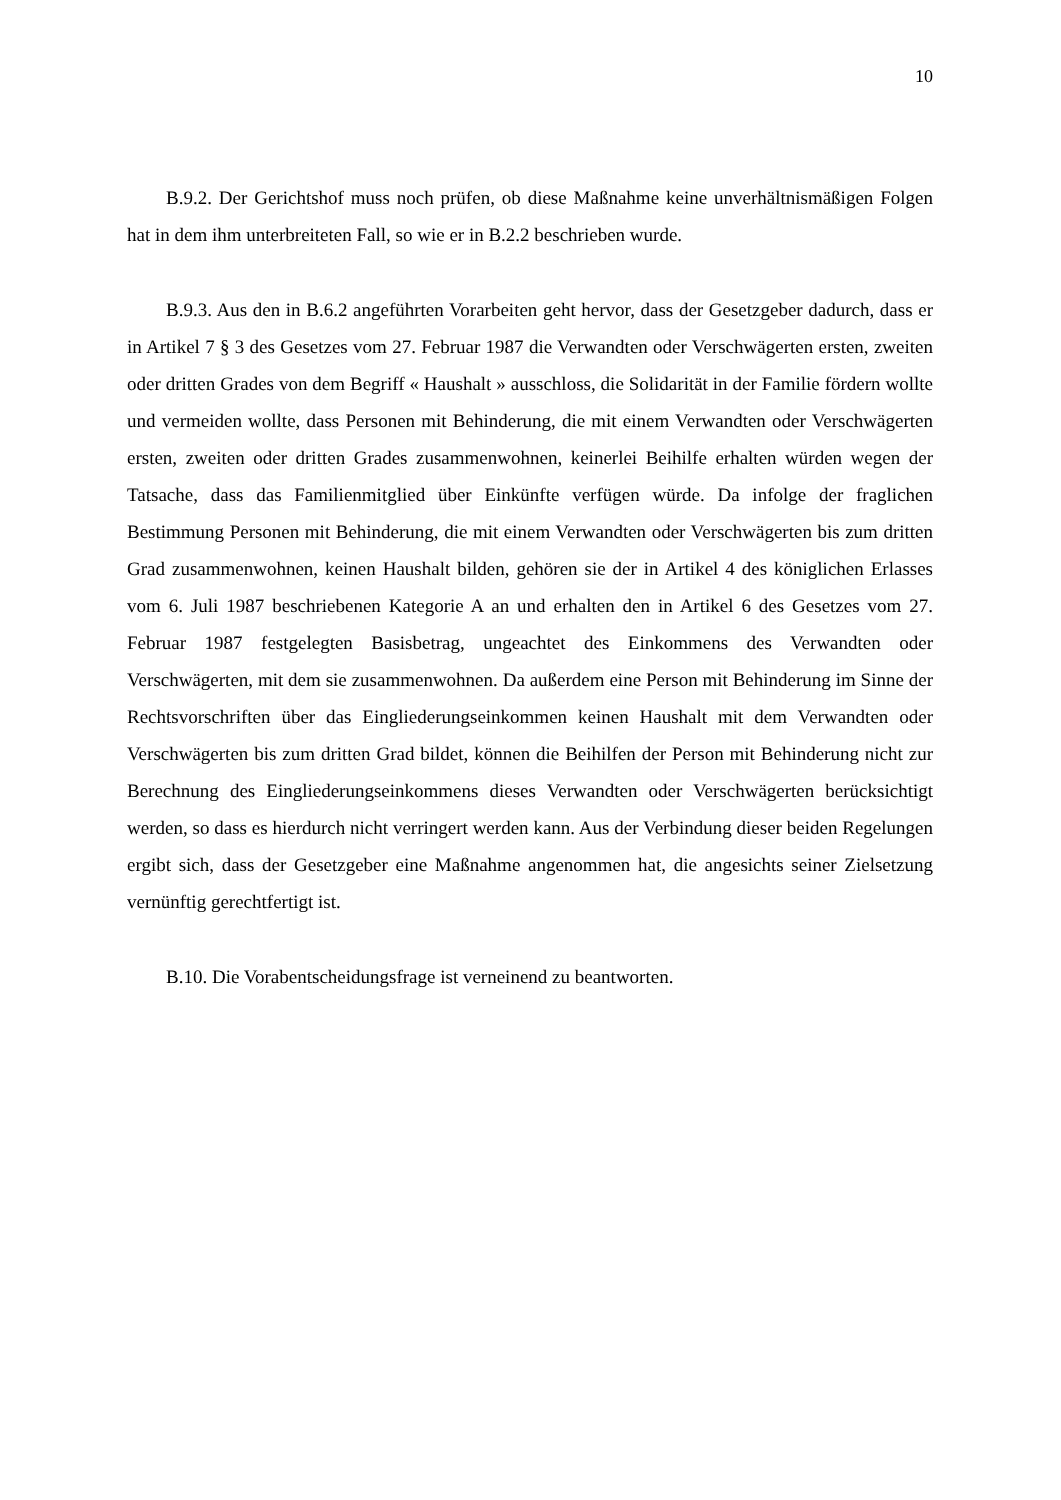10
B.9.2. Der Gerichtshof muss noch prüfen, ob diese Maßnahme keine unverhältnismäßigen Folgen hat in dem ihm unterbreiteten Fall, so wie er in B.2.2 beschrieben wurde.
B.9.3. Aus den in B.6.2 angeführten Vorarbeiten geht hervor, dass der Gesetzgeber dadurch, dass er in Artikel 7 § 3 des Gesetzes vom 27. Februar 1987 die Verwandten oder Verschwägerten ersten, zweiten oder dritten Grades von dem Begriff « Haushalt » ausschloss, die Solidarität in der Familie fördern wollte und vermeiden wollte, dass Personen mit Behinderung, die mit einem Verwandten oder Verschwägerten ersten, zweiten oder dritten Grades zusammenwohnen, keinerlei Beihilfe erhalten würden wegen der Tatsache, dass das Familienmitglied über Einkünfte verfügen würde. Da infolge der fraglichen Bestimmung Personen mit Behinderung, die mit einem Verwandten oder Verschwägerten bis zum dritten Grad zusammenwohnen, keinen Haushalt bilden, gehören sie der in Artikel 4 des königlichen Erlasses vom 6. Juli 1987 beschriebenen Kategorie A an und erhalten den in Artikel 6 des Gesetzes vom 27. Februar 1987 festgelegten Basisbetrag, ungeachtet des Einkommens des Verwandten oder Verschwägerten, mit dem sie zusammenwohnen. Da außerdem eine Person mit Behinderung im Sinne der Rechtsvorschriften über das Eingliederungseinkommen keinen Haushalt mit dem Verwandten oder Verschwägerten bis zum dritten Grad bildet, können die Beihilfen der Person mit Behinderung nicht zur Berechnung des Eingliederungseinkommens dieses Verwandten oder Verschwägerten berücksichtigt werden, so dass es hierdurch nicht verringert werden kann. Aus der Verbindung dieser beiden Regelungen ergibt sich, dass der Gesetzgeber eine Maßnahme angenommen hat, die angesichts seiner Zielsetzung vernünftig gerechtfertigt ist.
B.10. Die Vorabentscheidungsfrage ist verneinend zu beantworten.